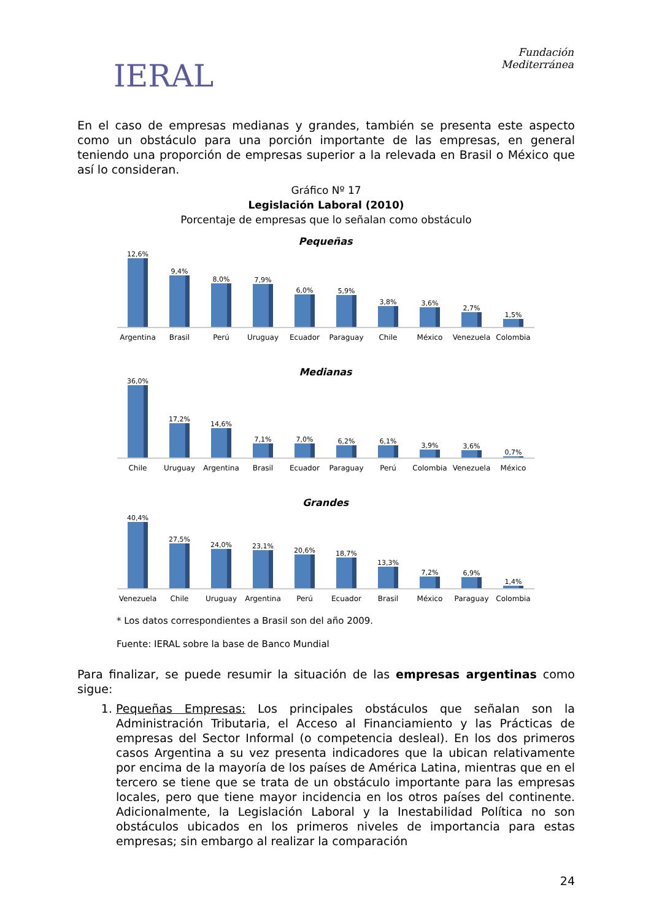IERAL
Fundación
Mediterránea
En el caso de empresas medianas y grandes, también se presenta este aspecto como un obstáculo para una porción importante de las empresas, en general teniendo una proporción de empresas superior a la relevada en Brasil o México que así lo consideran.
Gráfico Nº 17
Legislación Laboral (2010)
Porcentaje de empresas que lo señalan como obstáculo
Pequeñas
12,6%
9,4%
8,0%
7,9%
6,0%
5,9%
3,8%
3,6%
2,7%
1,5%
Argentina Brasil Perú Uruguay Ecuador Paraguay Chile México Venezuela Colombia
Medianas
36,0%
17,2%
14,6%
7,1%
7,0%
6,2%
6,1%
3,9%
3,6%
0,7%
Chile Uruguay Argentina Brasil Ecuador Paraguay Perú Colombia Venezuela México
Grandes
40,4%
27,5%
24,0%
23,1%
20,6%
18,7%
13,3%
7,2%
6,9%
1,4%
Venezuela Chile Uruguay Argentina Perú Ecuador Brasil México Paraguay Colombia
* Los datos correspondientes a Brasil son del año 2009.
Fuente: IERAL sobre la base de Banco Mundial
Para finalizar, se puede resumir la situación de las empresas argentinas como sigue:
1. Pequeñas Empresas: Los principales obstáculos que señalan son la Administración Tributaria, el Acceso al Financiamiento y las Prácticas de empresas del Sector Informal (o competencia desleal). En los dos primeros casos Argentina a su vez presenta indicadores que la ubican relativamente por encima de la mayoría de los países de América Latina, mientras que en el tercero se tiene que se trata de un obstáculo importante para las empresas locales, pero que tiene mayor incidencia en los otros países del continente. Adicionalmente, la Legislación Laboral y la Inestabilidad Política no son obstáculos ubicados en los primeros niveles de importancia para estas empresas; sin embargo al realizar la comparación
24